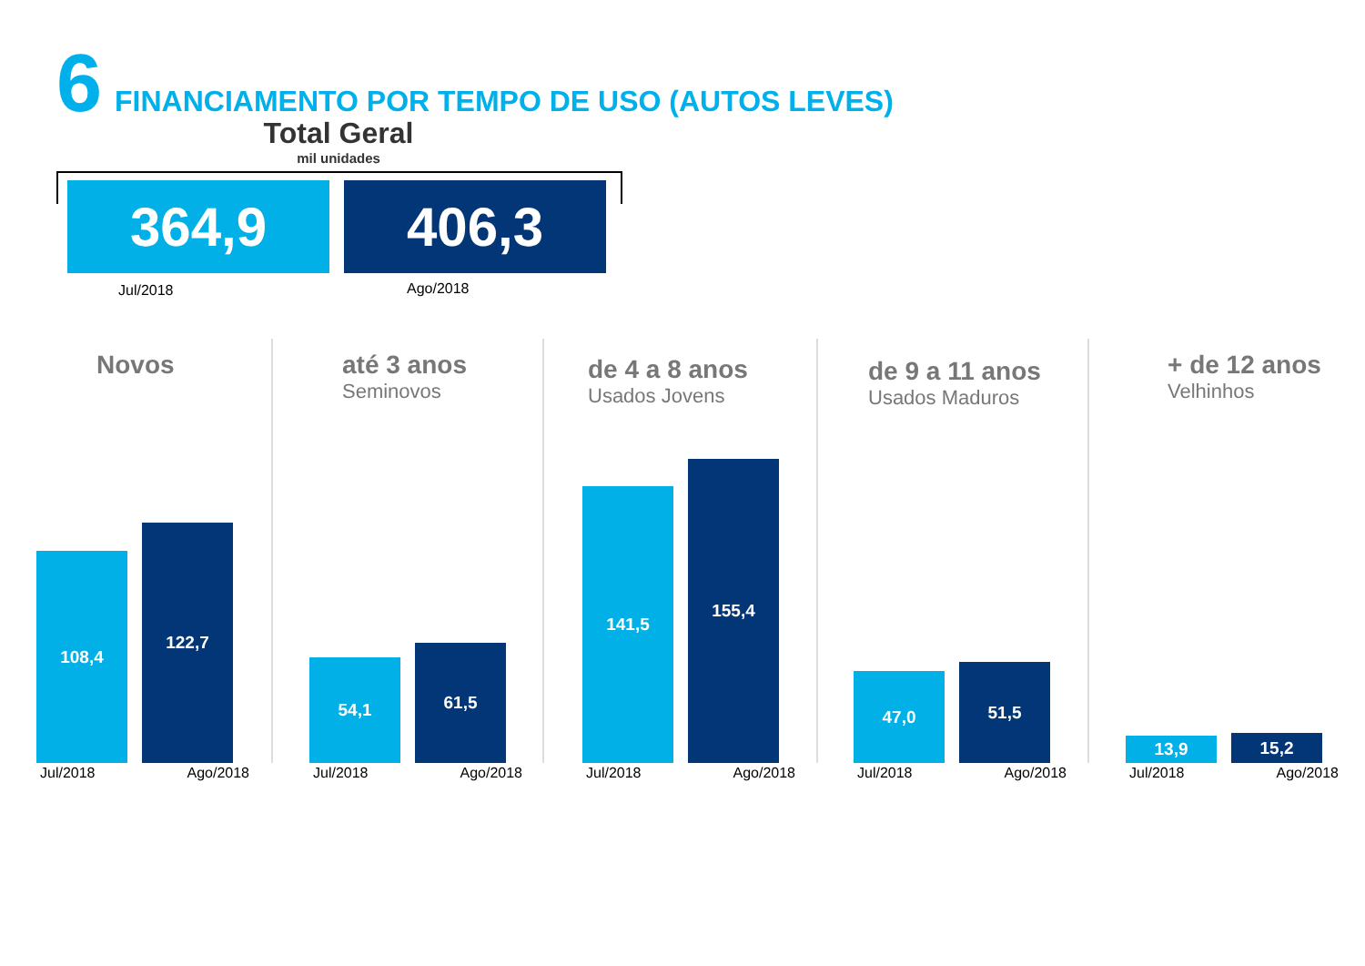6 FINANCIAMENTO POR TEMPO DE USO (AUTOS LEVES)
Total Geral
mil unidades
364,9 406,3
Jul/2018 Ago/2018
Novos
108,4
122,7
Jul/2018 Ago/2018
até 3 anos
Seminovos
54,1
61,5
Jul/2018 Ago/2018
de 4 a 8 anos
Usados Jovens
141,5
155,4
Jul/2018 Ago/2018
de 9 a 11 anos
Usados Maduros
47,0
51,5
Jul/2018 Ago/2018
+ de 12 anos
Velhinhos
13,9
15,2
Jul/2018 Ago/2018